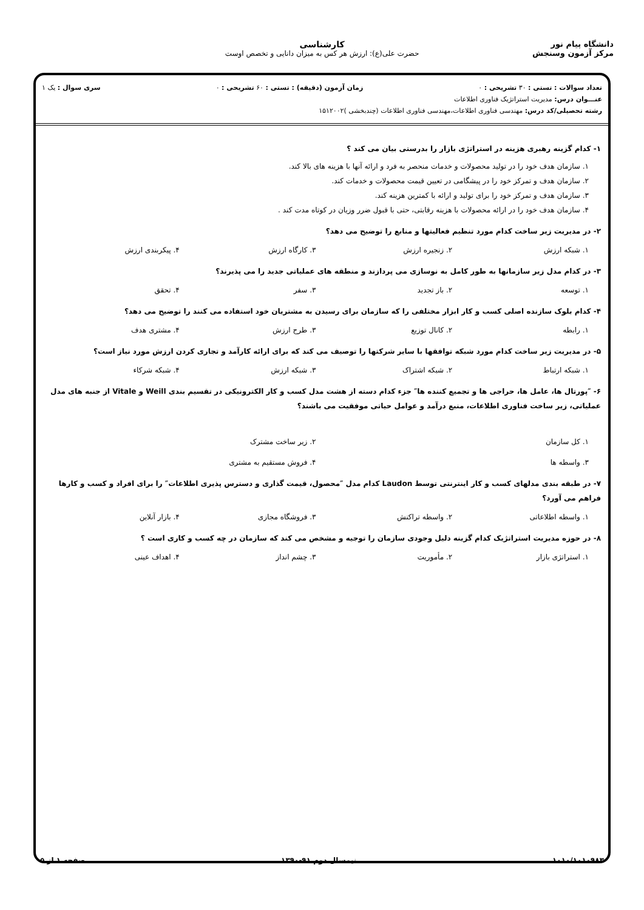دانشگاه پیام نور
مرکز آزمون وسنجش
کارشناسی
حضرت علی(ع): ارزش هر کس به میزان دانایی و تخصص اوست
تعداد سوالات : تستی : ۳۰ تشریحی : ۰ زمان آزمون (دقیقه) : تستی : ۶۰ تشریحی : ۰ سری سوال : یک ۱
عنـــوان درس: مدیریت استراتژیک فناوری اطلاعات
رشته تحصیلی/کد درس: مهندسی فناوری اطلاعات،مهندسی فناوری اطلاعات (چندبخشی )۱۵۱۲۰۰۲
۱- کدام گزینه رهبری هزینه در استراتژی بازار را بدرستی بیان می کند ؟
۱. سازمان هدف خود را در تولید محصولات و خدمات منحصر به فرد و ارائه آنها با هزینه های بالا کند.
۲. سازمان هدف و تمرکز خود را در پیشگامی در تعیین قیمت محصولات و خدمات کند.
۳. سازمان هدف و تمرکز خود را برای تولید و ارائه با کمترین هزینه کند.
۴. سازمان هدف خود را در ارائه محصولات با هزینه رقابتی، حتی با قبول ضرر وزیان در کوتاه مدت کند .
۲- در مدیریت زیر ساخت کدام مورد تنظیم فعالیتها و منابع را توضیح می دهد؟
۱. شبکه ارزش ۲. زنجیره ارزش ۳. کارگاه ارزش ۴. پیکربندی ارزش
۳- در کدام مدل زیر سازمانها به طور کامل به نوسازی می پردازند و منطقه های عملیاتی جدید را می پذیرند؟
۱. توسعه ۲. باز تجدید ۳. سفر ۴. تحقق
۴- کدام بلوک سازنده اصلی کسب و کار ابزار مختلفی را که سازمان برای رسیدن به مشتریان خود استفاده می کنند را توضیح می دهد؟
۱. رابطه ۲. کانال توزیع ۳. طرح ارزش ۴. مشتری هدف
۵- در مدیریت زیر ساخت کدام مورد شبکه توافقها با سایر شرکتها را توصیف می کند که برای ارائه کارآمد و تجاری کردن ارزش مورد نیاز است؟
۱. شبکه ارتباط ۲. شبکه اشتراک ۳. شبکه ارزش ۴. شبکه شرکاء
۶- ″پورتال ها، عامل ها، حراجی ها و تجمیع کننده ها″ جزء کدام دسته از هشت مدل کسب و کار الکترونیکی در تقسیم بندی Weill و Vitale از جنبه های مدل عملیاتی، زیر ساخت فناوری اطلاعات، منبع درآمد و عوامل حیاتی موفقیت می باشند؟
۱. کل سازمان ۲. زیر ساخت مشترک ۳. واسطه ها ۴. فروش مستقیم به مشتری
۷- در طبقه بندی مدلهای کسب و کار اینترنتی توسط Laudon کدام مدل ″محصول، قیمت گذاری و دسترس پذیری اطلاعات″ را برای افراد و کسب و کارها فراهم می آورد؟
۱. واسطه اطلاعاتی ۲. واسطه تراکنش ۳. فروشگاه مجازی ۴. بازار آنلاین
۸- در حوزه مدیریت استراتژیک کدام گزینه دلیل وجودی سازمان را توجیه و مشخص می کند که سازمان در چه کسب و کاری است ؟
۱. استراتژی بازار ۲. مأموریت ۳. چشم انداز ۴. اهداف عینی
۱۰۱۰/۱۰۱۰۹۸۳ نیمسال دوم ۹۱-۱۳۹۰ صفحه ۱ از ۵